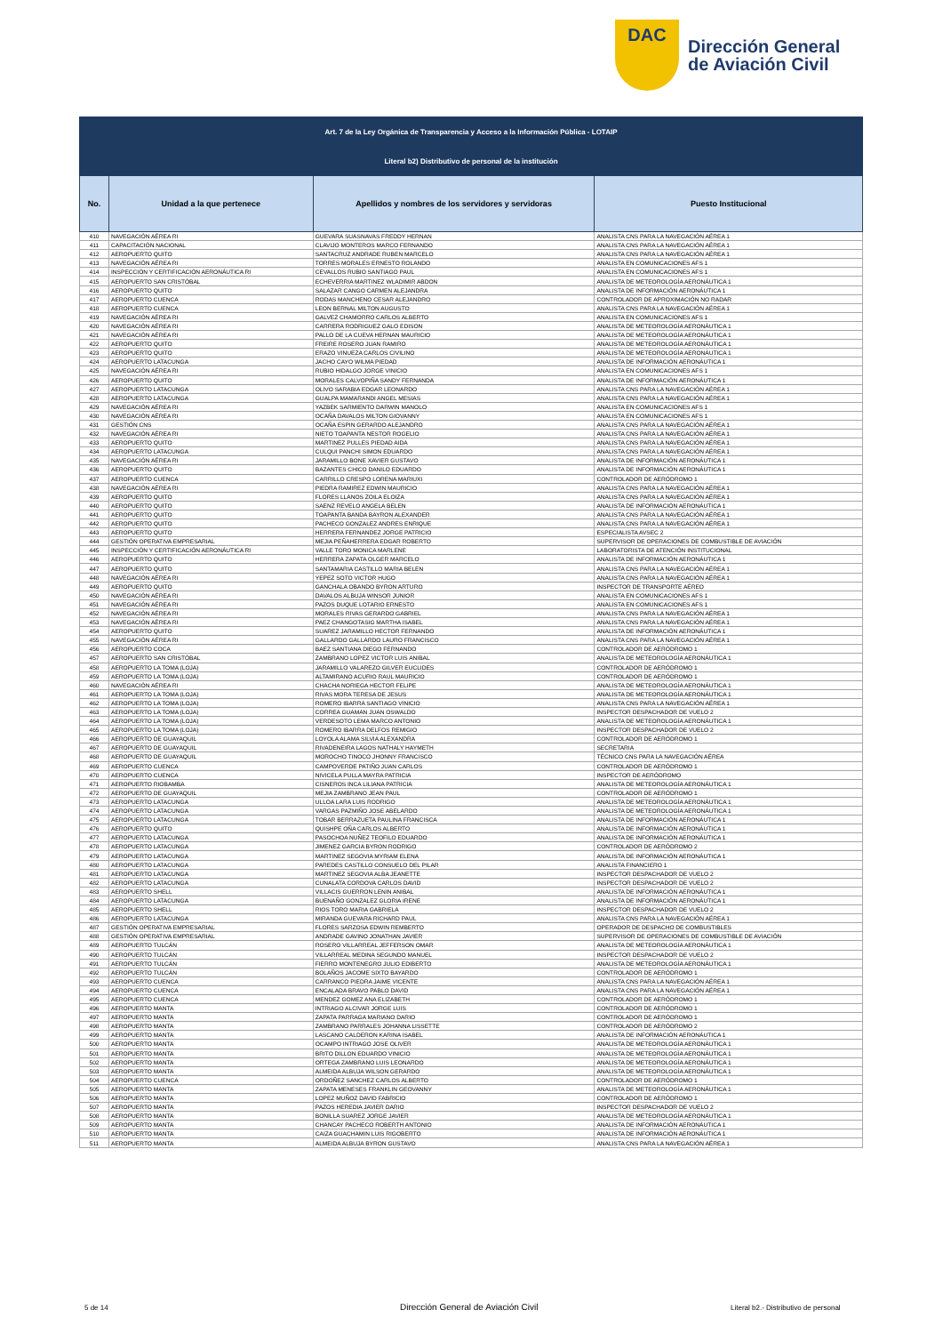DAC
Dirección General
de Aviación Civil
| Art. 7 de la Ley Orgánica de Transparencia y Acceso a la Información Pública - LOTAIP | | | |
| Literal b2) Distributivo de personal de la institución | | | |
| No. | Unidad a la que pertenece | Apellidos y nombres de los servidores y servidoras | Puesto Institucional |
| 410 | NAVEGACIÓN AÉREA RI | GUEVARA SUASNAVAS FREDDY HERNAN | ANALISTA CNS PARA LA NAVEGACIÓN AÉREA 1 |
| 411 | CAPACITACIÓN NACIONAL | CLAVIJO MONTEROS MARCO FERNANDO | ANALISTA CNS PARA LA NAVEGACIÓN AÉREA 1 |
| 412 | AEROPUERTO QUITO | SANTACRUZ ANDRADE RUBEN MARCELO | ANALISTA CNS PARA LA NAVEGACIÓN AÉREA 1 |
| 413 | NAVEGACIÓN AÉREA RI | TORRES MORALES ERNESTO ROLANDO | ANALISTA EN COMUNICACIONES AFS 1 |
| 414 | INSPECCIÓN Y CERTIFICACIÓN AERONÁUTICA RI | CEVALLOS RUBIO SANTIAGO PAUL | ANALISTA EN COMUNICACIONES AFS 1 |
| 415 | AEROPUERTO SAN CRISTÓBAL | ECHEVERRIA MARTINEZ WLADIMIR ABDON | ANALISTA DE METEOROLOGÍA AERONÁUTICA 1 |
| 416 | AEROPUERTO QUITO | SALAZAR CANGO CARMEN ALEJANDRA | ANALISTA DE INFORMACIÓN AERONÁUTICA 1 |
| 417 | AEROPUERTO CUENCA | RODAS MANCHENO CESAR ALEJANDRO | CONTROLADOR DE APROXIMACIÓN NO RADAR |
| 418 | AEROPUERTO CUENCA | LEON BERNAL MILTON AUGUSTO | ANALISTA CNS PARA LA NAVEGACIÓN AÉREA 1 |
| 419 | NAVEGACIÓN AÉREA RI | GALVEZ CHAMORRO CARLOS ALBERTO | ANALISTA EN COMUNICACIONES AFS 1 |
| 420 | NAVEGACIÓN AÉREA RI | CARRERA RODRIGUEZ GALO EDISON | ANALISTA DE METEOROLOGÍA AERONÁUTICA 1 |
| 421 | NAVEGACIÓN AÉREA RI | PALLO DE LA CUEVA HERNAN MAURICIO | ANALISTA DE METEOROLOGÍA AERONÁUTICA 1 |
| 422 | AEROPUERTO QUITO | FREIRE ROSERO JUAN RAMIRO | ANALISTA DE METEOROLOGÍA AERONÁUTICA 1 |
| 423 | AEROPUERTO QUITO | ERAZO VINUEZA CARLOS CIVILINO | ANALISTA DE METEOROLOGÍA AERONÁUTICA 1 |
| 424 | AEROPUERTO LATACUNGA | JACHO CAYO WILMA PIEDAD | ANALISTA DE INFORMACIÓN AERONÁUTICA 1 |
| 425 | NAVEGACIÓN AÉREA RI | RUBIO HIDALGO JORGE VINICIO | ANALISTA EN COMUNICACIONES AFS 1 |
| 426 | AEROPUERTO QUITO | MORALES CALVOPIÑA SANDY FERNANDA | ANALISTA DE INFORMACIÓN AERONÁUTICA 1 |
| 427 | AEROPUERTO LATACUNGA | OLIVO SARABIA EDGAR LEONARDO | ANALISTA CNS PARA LA NAVEGACIÓN AÉREA 1 |
| 428 | AEROPUERTO LATACUNGA | GUALPA MAMARANDI ANGEL MESIAS | ANALISTA CNS PARA LA NAVEGACIÓN AÉREA 1 |
| 429 | NAVEGACIÓN AÉREA RI | YAZBEK SARMIENTO DARWIN MANOLO | ANALISTA EN COMUNICACIONES AFS 1 |
| 430 | NAVEGACIÓN AÉREA RI | OCAÑA DAVALOS MILTON GIOVANNY | ANALISTA EN COMUNICACIONES AFS 1 |
| 431 | GESTIÓN CNS | OCAÑA ESPIN GERARDO ALEJANDRO | ANALISTA CNS PARA LA NAVEGACIÓN AÉREA 1 |
| 432 | NAVEGACIÓN AÉREA RI | NIETO TOAPANTA NESTOR ROGELIO | ANALISTA CNS PARA LA NAVEGACIÓN AÉREA 1 |
| 433 | AEROPUERTO QUITO | MARTINEZ PULLES PIEDAD AIDA | ANALISTA CNS PARA LA NAVEGACIÓN AÉREA 1 |
| 434 | AEROPUERTO LATACUNGA | CULQUI PANCHI SIMON EDUARDO | ANALISTA CNS PARA LA NAVEGACIÓN AÉREA 1 |
| 435 | NAVEGACIÓN AÉREA RI | JARAMILLO BONE XAVIER GUSTAVO | ANALISTA DE INFORMACIÓN AERONÁUTICA 1 |
| 436 | AEROPUERTO QUITO | BAZANTES CHICO DANILO EDUARDO | ANALISTA DE INFORMACIÓN AERONÁUTICA 1 |
| 437 | AEROPUERTO CUENCA | CARRILLO CRESPO LORENA MARIUXI | CONTROLADOR DE AERÓDROMO 1 |
| 438 | NAVEGACIÓN AÉREA RI | PIEDRA RAMIREZ EDWIN MAURICIO | ANALISTA CNS PARA LA NAVEGACIÓN AÉREA 1 |
| 439 | AEROPUERTO QUITO | FLORES LLANOS ZOILA ELOIZA | ANALISTA CNS PARA LA NAVEGACIÓN AÉREA 1 |
| 440 | AEROPUERTO QUITO | SAENZ REVELO ANGELA BELEN | ANALISTA DE INFORMACIÓN AERONÁUTICA 1 |
| 441 | AEROPUERTO QUITO | TOAPANTA BANDA BAYRON ALEXANDER | ANALISTA CNS PARA LA NAVEGACIÓN AÉREA 1 |
| 442 | AEROPUERTO QUITO | PACHECO GONZALEZ ANDRES ENRIQUE | ANALISTA CNS PARA LA NAVEGACIÓN AÉREA 1 |
| 443 | AEROPUERTO QUITO | HERRERA FERNANDEZ JORGE PATRICIO | ESPECIALISTA AVSEC 2 |
| 444 | GESTIÓN OPERATIVA EMPRESARIAL | MEJIA PEÑAHERRERA EDGAR ROBERTO | SUPERVISOR DE OPERACIONES DE COMBUSTIBLE DE AVIACIÓN |
| 445 | INSPECCIÓN Y CERTIFICACIÓN AERONÁUTICA RI | VALLE TORO MONICA MARLENE | LABORATORISTA DE ATENCIÓN INSTITUCIONAL |
| 446 | AEROPUERTO QUITO | HERRERA ZAPATA OLGER MARCELO | ANALISTA DE INFORMACIÓN AERONÁUTICA 1 |
| 447 | AEROPUERTO QUITO | SANTAMARIA CASTILLO MARIA BELEN | ANALISTA CNS PARA LA NAVEGACIÓN AÉREA 1 |
| 448 | NAVEGACIÓN AÉREA RI | YEPEZ SOTO VICTOR HUGO | ANALISTA CNS PARA LA NAVEGACIÓN AÉREA 1 |
| 449 | AEROPUERTO QUITO | GANCHALA OBANDO BYRON ARTURO | INSPECTOR DE TRANSPORTE AÉREO |
| 450 | NAVEGACIÓN AÉREA RI | DAVALOS ALBUJA WINSOR JUNIOR | ANALISTA EN COMUNICACIONES AFS 1 |
| 451 | NAVEGACIÓN AÉREA RI | PAZOS DUQUE LOTARIO ERNESTO | ANALISTA EN COMUNICACIONES AFS 1 |
| 452 | NAVEGACIÓN AÉREA RI | MORALES RIVAS GERARDO GABRIEL | ANALISTA CNS PARA LA NAVEGACIÓN AÉREA 1 |
| 453 | NAVEGACIÓN AÉREA RI | PAEZ CHANGOTASIG MARTHA ISABEL | ANALISTA CNS PARA LA NAVEGACIÓN AÉREA 1 |
| 454 | AEROPUERTO QUITO | SUAREZ JARAMILLO HECTOR FERNANDO | ANALISTA DE INFORMACIÓN AERONÁUTICA 1 |
| 455 | NAVEGACIÓN AÉREA RI | GALLARDO GALLARDO LAURO FRANCISCO | ANALISTA CNS PARA LA NAVEGACIÓN AÉREA 1 |
| 456 | AEROPUERTO COCA | BAEZ SANTIANA DIEGO FERNANDO | CONTROLADOR DE AERÓDROMO 1 |
| 457 | AEROPUERTO SAN CRISTÓBAL | ZAMBRANO LOPEZ VICTOR LUIS ANIBAL | ANALISTA DE METEOROLOGÍA AERONÁUTICA 1 |
| 458 | AEROPUERTO LA TOMA (LOJA) | JARAMILLO VALAREZO GILVER EUCLIDES | CONTROLADOR DE AERÓDROMO 1 |
| 459 | AEROPUERTO LA TOMA (LOJA) | ALTAMIRANO ACURIO RAUL MAURICIO | CONTROLADOR DE AERÓDROMO 1 |
| 460 | NAVEGACIÓN AÉREA RI | CHACHA NORIEGA HECTOR FELIPE | ANALISTA DE METEOROLOGÍA AERONÁUTICA 1 |
| 461 | AEROPUERTO LA TOMA (LOJA) | RIVAS MORA TERESA DE JESUS | ANALISTA DE METEOROLOGÍA AERONÁUTICA 1 |
| 462 | AEROPUERTO LA TOMA (LOJA) | ROMERO IBARRA SANTIAGO VINICIO | ANALISTA CNS PARA LA NAVEGACIÓN AÉREA 1 |
| 463 | AEROPUERTO LA TOMA (LOJA) | CORREA GUAMAN JUAN OSWALDO | INSPECTOR DESPACHADOR DE VUELO 2 |
| 464 | AEROPUERTO LA TOMA (LOJA) | VERDESOTO LEMA MARCO ANTONIO | ANALISTA DE METEOROLOGÍA AERONÁUTICA 1 |
| 465 | AEROPUERTO LA TOMA (LOJA) | ROMERO IBARRA DELFOS REMIGIO | INSPECTOR DESPACHADOR DE VUELO 2 |
| 466 | AEROPUERTO DE GUAYAQUIL | LOYOLA ALAMA SILVIA ALEXANDRA | CONTROLADOR DE AERÓDROMO 1 |
| 467 | AEROPUERTO DE GUAYAQUIL | RIVADENEIRA LAGOS NATHALY HAYMETH | SECRETARIA |
| 468 | AEROPUERTO DE GUAYAQUIL | MOROCHO TINOCO JHONNY FRANCISCO | TÉCNICO CNS PARA LA NAVEGACIÓN AÉREA |
| 469 | AEROPUERTO CUENCA | CAMPOVERDE PATIÑO JUAN CARLOS | CONTROLADOR DE AERÓDROMO 1 |
| 470 | AEROPUERTO CUENCA | NIVICELA PULLA MAYRA PATRICIA | INSPECTOR DE AERÓDROMO |
| 471 | AEROPUERTO RIOBAMBA | CISNEROS INCA LILIANA PATRICIA | ANALISTA DE METEOROLOGÍA AERONÁUTICA 1 |
| 472 | AEROPUERTO DE GUAYAQUIL | MEJIA ZAMBRANO JEAN PAUL | CONTROLADOR DE AERÓDROMO 1 |
| 473 | AEROPUERTO LATACUNGA | ULLOA LARA LUIS RODRIGO | ANALISTA DE METEOROLOGÍA AERONÁUTICA 1 |
| 474 | AEROPUERTO LATACUNGA | VARGAS PAZMIÑO JOSE ABELARDO | ANALISTA DE METEOROLOGÍA AERONÁUTICA 1 |
| 475 | AEROPUERTO LATACUNGA | TOBAR BERRAZUETA PAULINA FRANCISCA | ANALISTA DE INFORMACIÓN AERONÁUTICA 1 |
| 476 | AEROPUERTO QUITO | QUISHPE OÑA CARLOS ALBERTO | ANALISTA DE INFORMACIÓN AERONÁUTICA 1 |
| 477 | AEROPUERTO LATACUNGA | PASOCHOA NUÑEZ TEOFILO EDUARDO | ANALISTA DE INFORMACIÓN AERONÁUTICA 1 |
| 478 | AEROPUERTO LATACUNGA | JIMENEZ GARCIA BYRON RODRIGO | CONTROLADOR DE AERÓDROMO 2 |
| 479 | AEROPUERTO LATACUNGA | MARTINEZ SEGOVIA MYRIAM ELENA | ANALISTA DE INFORMACIÓN AERONÁUTICA 1 |
| 480 | AEROPUERTO LATACUNGA | PAREDES CASTILLO CONSUELO DEL PILAR | ANALISTA FINANCIERO 1 |
| 481 | AEROPUERTO LATACUNGA | MARTINEZ SEGOVIA ALBA JEANETTE | INSPECTOR DESPACHADOR DE VUELO 2 |
| 482 | AEROPUERTO LATACUNGA | CUNALATA CORDOVA CARLOS DAVID | INSPECTOR DESPACHADOR DE VUELO 2 |
| 483 | AEROPUERTO SHELL | VILLACIS GUERRON LENIN ANIBAL | ANALISTA DE INFORMACIÓN AERONÁUTICA 1 |
| 484 | AEROPUERTO LATACUNGA | BUENAÑO GONZALEZ GLORIA IRENE | ANALISTA DE INFORMACIÓN AERONÁUTICA 1 |
| 485 | AEROPUERTO SHELL | RIOS TORO MARIA GABRIELA | INSPECTOR DESPACHADOR DE VUELO 2 |
| 486 | AEROPUERTO LATACUNGA | MIRANDA GUEVARA RICHARD PAUL | ANALISTA CNS PARA LA NAVEGACIÓN AÉREA 1 |
| 487 | GESTIÓN OPERATIVA EMPRESARIAL | FLORES SARZOSA EDWIN REMBERTO | OPERADOR DE DESPACHO DE COMBUSTIBLES |
| 488 | GESTIÓN OPERATIVA EMPRESARIAL | ANDRADE GAVINO JONATHAN JAVIER | SUPERVISOR DE OPERACIONES DE COMBUSTIBLE DE AVIACIÓN |
| 489 | AEROPUERTO TULCÁN | ROSERO VILLARREAL JEFFERSON OMAR | ANALISTA DE METEOROLOGÍA AERONÁUTICA 1 |
| 490 | AEROPUERTO TULCÁN | VILLARREAL MEDINA SEGUNDO MANUEL | INSPECTOR DESPACHADOR DE VUELO 2 |
| 491 | AEROPUERTO TULCÁN | FIERRO MONTENEGRO JULIO EDIBERTO | ANALISTA DE METEOROLOGÍA AERONÁUTICA 1 |
| 492 | AEROPUERTO TULCÁN | BOLAÑOS JACOME SIXTO BAYARDO | CONTROLADOR DE AERÓDROMO 1 |
| 493 | AEROPUERTO CUENCA | CARRANCO PIEDRA JAIME VICENTE | ANALISTA CNS PARA LA NAVEGACIÓN AÉREA 1 |
| 494 | AEROPUERTO CUENCA | ENCALADA BRAVO PABLO DAVID | ANALISTA CNS PARA LA NAVEGACIÓN AÉREA 1 |
| 495 | AEROPUERTO CUENCA | MENDEZ GOMEZ ANA ELIZABETH | CONTROLADOR DE AERÓDROMO 1 |
| 496 | AEROPUERTO MANTA | INTRIAGO ALCIVAR JORGE LUIS | CONTROLADOR DE AERÓDROMO 1 |
| 497 | AEROPUERTO MANTA | ZAPATA PARRAGA MARIANO DARIO | CONTROLADOR DE AERÓDROMO 1 |
| 498 | AEROPUERTO MANTA | ZAMBRANO PARRALES JOHANNA LISSETTE | CONTROLADOR DE AERÓDROMO 2 |
| 499 | AEROPUERTO MANTA | LASCANO CALDERON KARINA ISABEL | ANALISTA DE INFORMACIÓN AERONÁUTICA 1 |
| 500 | AEROPUERTO MANTA | OCAMPO INTRIAGO JOSE OLIVER | ANALISTA DE METEOROLOGÍA AERONÁUTICA 1 |
| 501 | AEROPUERTO MANTA | BRITO DILLON EDUARDO VINICIO | ANALISTA DE METEOROLOGÍA AERONÁUTICA 1 |
| 502 | AEROPUERTO MANTA | ORTEGA ZAMBRANO LUIS LEONARDO | ANALISTA DE METEOROLOGÍA AERONÁUTICA 1 |
| 503 | AEROPUERTO MANTA | ALMEIDA ALBUJA WILSON GERARDO | ANALISTA DE METEOROLOGÍA AERONÁUTICA 1 |
| 504 | AEROPUERTO CUENCA | ORDOÑEZ SANCHEZ CARLOS ALBERTO | CONTROLADOR DE AERÓDROMO 1 |
| 505 | AEROPUERTO MANTA | ZAPATA MENESES FRANKLIN GEOVANNY | ANALISTA DE METEOROLOGÍA AERONÁUTICA 1 |
| 506 | AEROPUERTO MANTA | LOPEZ MUÑOZ DAVID FABRICIO | CONTROLADOR DE AERÓDROMO 1 |
| 507 | AEROPUERTO MANTA | PAZOS HEREDIA JAVIER DARIO | INSPECTOR DESPACHADOR DE VUELO 2 |
| 508 | AEROPUERTO MANTA | BONILLA SUAREZ JORGE JAVIER | ANALISTA DE METEOROLOGÍA AERONÁUTICA 1 |
| 509 | AEROPUERTO MANTA | CHANCAY PACHECO ROBERTH ANTONIO | ANALISTA DE INFORMACIÓN AERONÁUTICA 1 |
| 510 | AEROPUERTO MANTA | CAIZA GUACHAMIN LUIS RIGOBERTO | ANALISTA DE INFORMACIÓN AERONÁUTICA 1 |
| 511 | AEROPUERTO MANTA | ALMEIDA ALBUJA BYRON GUSTAVO | ANALISTA CNS PARA LA NAVEGACIÓN AÉREA 1 |
5 de 14
Dirección General de Aviación Civil
Literal b2.- Distributivo de personal